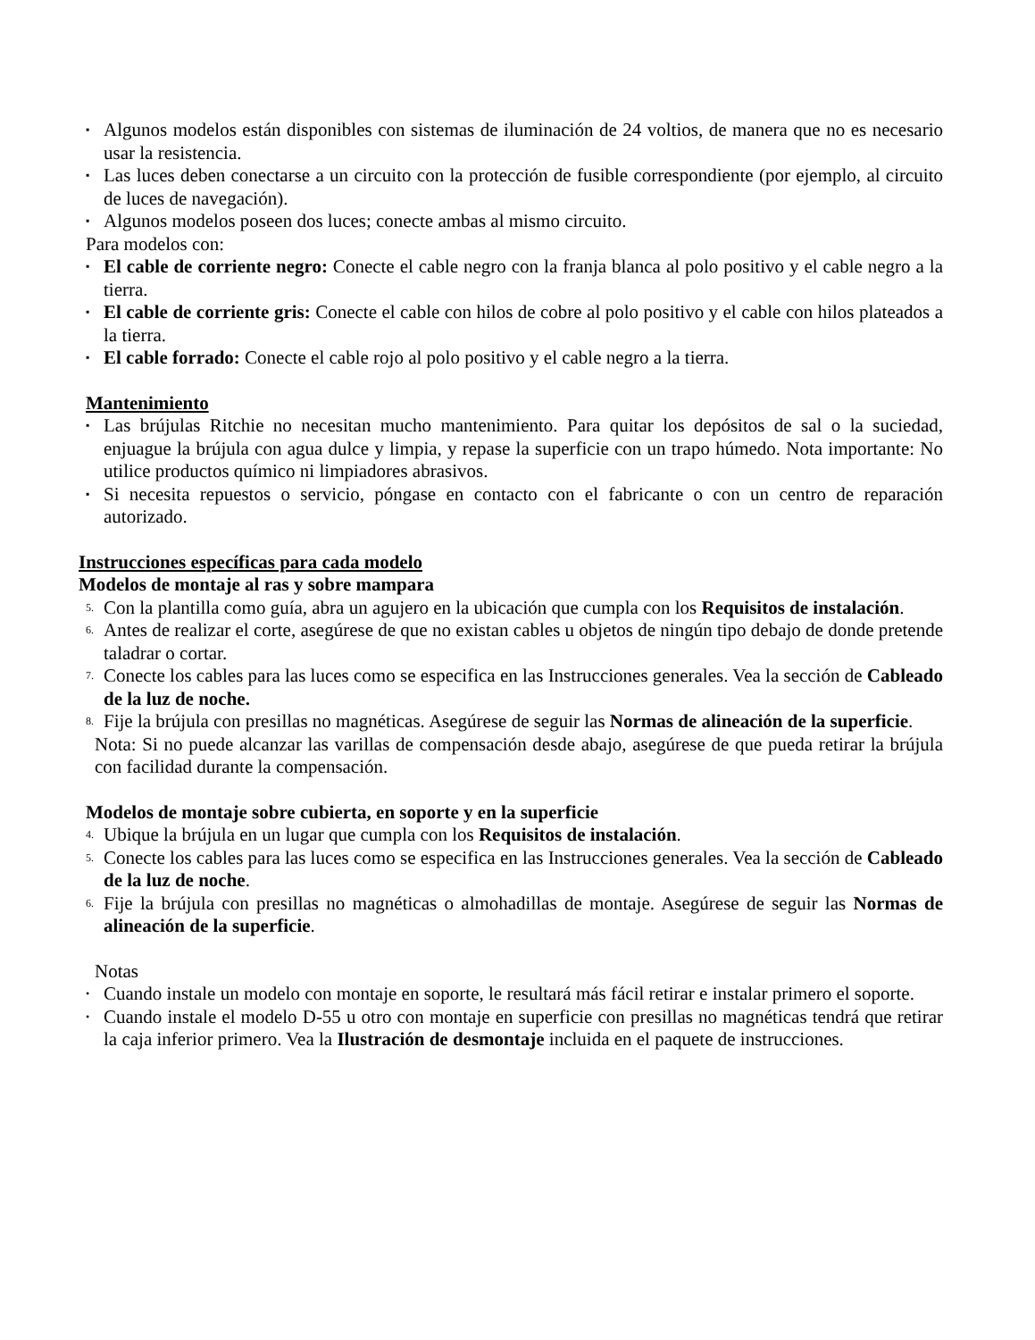▪ Algunos modelos están disponibles con sistemas de iluminación de 24 voltios, de manera que no es necesario usar la resistencia.
▪ Las luces deben conectarse a un circuito con la protección de fusible correspondiente (por ejemplo, al circuito de luces de navegación).
▪ Algunos modelos poseen dos luces; conecte ambas al mismo circuito.
Para modelos con:
▪ El cable de corriente negro: Conecte el cable negro con la franja blanca al polo positivo y el cable negro a la tierra.
▪ El cable de corriente gris: Conecte el cable con hilos de cobre al polo positivo y el cable con hilos plateados a la tierra.
▪ El cable forrado: Conecte el cable rojo al polo positivo y el cable negro a la tierra.
Mantenimiento
▪ Las brújulas Ritchie no necesitan mucho mantenimiento. Para quitar los depósitos de sal o la suciedad, enjuague la brújula con agua dulce y limpia, y repase la superficie con un trapo húmedo. Nota importante: No utilice productos químico ni limpiadores abrasivos.
▪ Si necesita repuestos o servicio, póngase en contacto con el fabricante o con un centro de reparación autorizado.
Instrucciones específicas para cada modelo
Modelos de montaje al ras y sobre mampara
5. Con la plantilla como guía, abra un agujero en la ubicación que cumpla con los Requisitos de instalación.
6. Antes de realizar el corte, asegúrese de que no existan cables u objetos de ningún tipo debajo de donde pretende taladrar o cortar.
7. Conecte los cables para las luces como se especifica en las Instrucciones generales. Vea la sección de Cableado de la luz de noche.
8. Fije la brújula con presillas no magnéticas. Asegúrese de seguir las Normas de alineación de la superficie.
Nota: Si no puede alcanzar las varillas de compensación desde abajo, asegúrese de que pueda retirar la brújula con facilidad durante la compensación.
Modelos de montaje sobre cubierta, en soporte y en la superficie
4. Ubique la brújula en un lugar que cumpla con los Requisitos de instalación.
5. Conecte los cables para las luces como se especifica en las Instrucciones generales. Vea la sección de Cableado de la luz de noche.
6. Fije la brújula con presillas no magnéticas o almohadillas de montaje. Asegúrese de seguir las Normas de alineación de la superficie.
Notas
• Cuando instale un modelo con montaje en soporte, le resultará más fácil retirar e instalar primero el soporte.
• Cuando instale el modelo D-55 u otro con montaje en superficie con presillas no magnéticas tendrá que retirar la caja inferior primero. Vea la Ilustración de desmontaje incluida en el paquete de instrucciones.